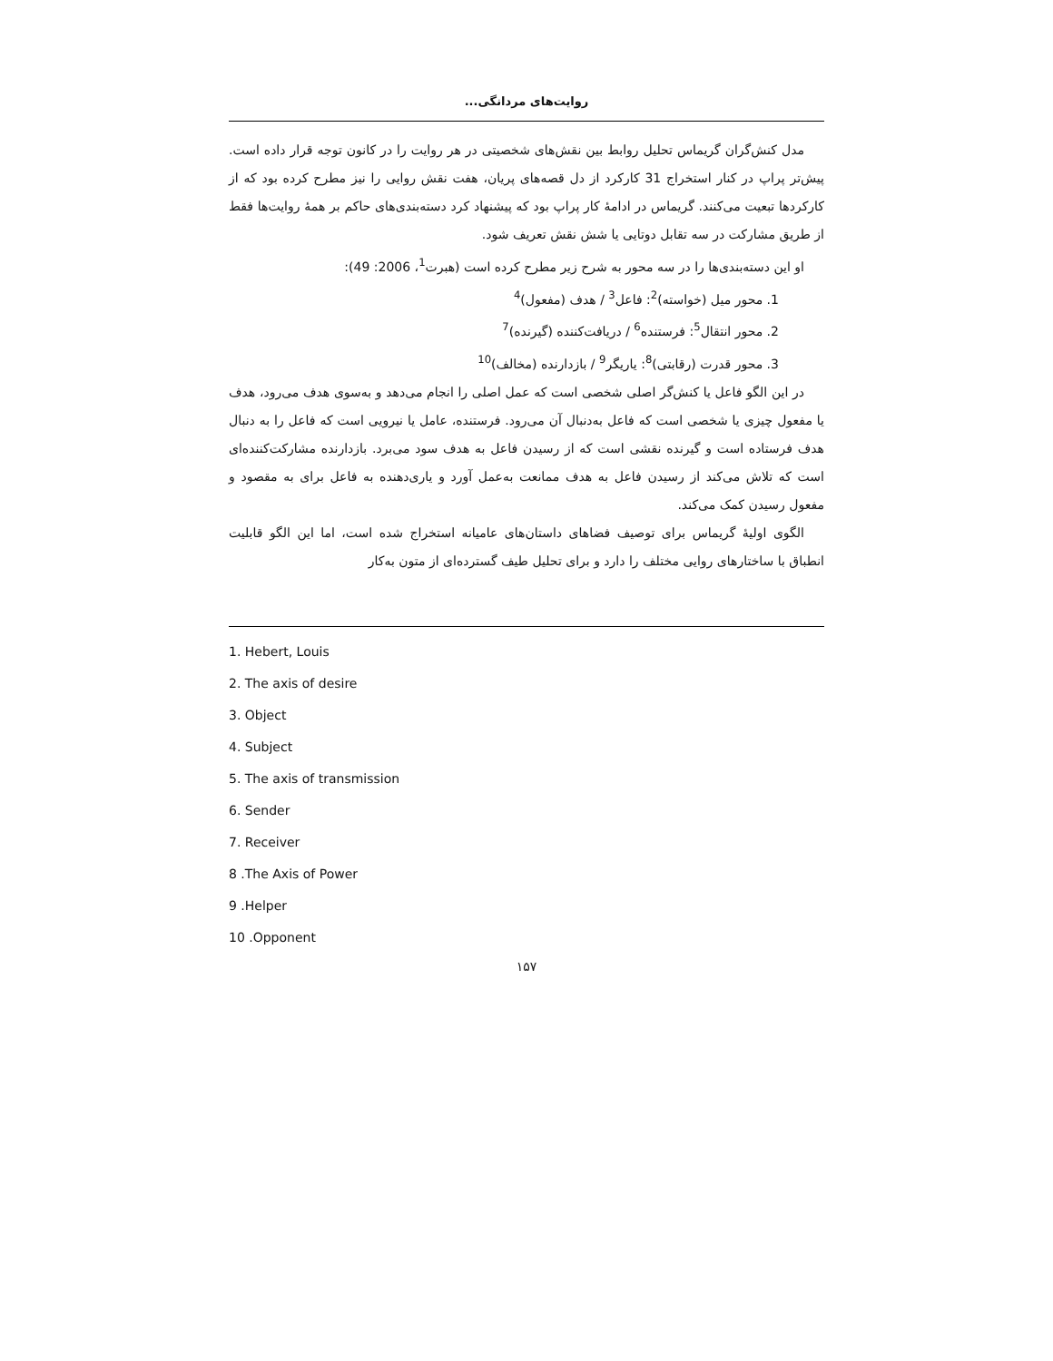روایت‌های مردانگی...
مدل کنش‌گران گریماس تحلیل روابط بین نقش‌های شخصیتی در هر روایت را در کانون توجه قرار داده است. پیش‌تر پراپ در کنار استخراج 31 کارکرد از دل قصه‌های پریان، هفت نقش روایی را نیز مطرح کرده بود که از کارکردها تبعیت می‌کنند. گریماس در ادامهٔ کار پراپ بود که پیشنهاد کرد دسته‌بندی‌های حاکم بر همهٔ روایت‌ها فقط از طریق مشارکت در سه تقابل دوتایی یا شش نقش تعریف شود.
او این دسته‌بندی‌ها را در سه محور به شرح زیر مطرح کرده است (هبرت<sup>1</sup>، 2006: 49):
1. محور میل (خواسته)<sup>2</sup>: فاعل<sup>3</sup> / هدف (مفعول)<sup>4</sup>
2. محور انتقال<sup>5</sup>: فرستنده<sup>6</sup> / دریافت‌کننده (گیرنده)<sup>7</sup>
3. محور قدرت (رقابتی)<sup>8</sup>: یاریگر<sup>9</sup> / بازدارنده (مخالف)<sup>10</sup>
در این الگو فاعل یا کنش‌گر اصلی شخصی است که عمل اصلی را انجام می‌دهد و به‌سوی هدف می‌رود، هدف یا مفعول چیزی یا شخصی است که فاعل به‌دنبال آن می‌رود. فرستنده، عامل یا نیرویی است که فاعل را به دنبال هدف فرستاده است و گیرنده نقشی است که از رسیدن فاعل به هدف سود می‌برد. بازدارنده مشارکت‌کننده‌ای است که تلاش می‌کند از رسیدن فاعل به هدف ممانعت به‌عمل آورد و یاری‌دهنده به فاعل برای به مقصود و مفعول رسیدن کمک می‌کند.
الگوی اولیهٔ گریماس برای توصیف فضاهای داستان‌های عامیانه استخراج شده است، اما این الگو قابلیت انطباق با ساختارهای روایی مختلف را دارد و برای تحلیل طیف گسترده‌ای از متون به‌کار
1. Hebert, Louis
2. The axis of desire
3. Object
4. Subject
5. The axis of transmission
6. Sender
7. Receiver
8 .The Axis of Power
9 .Helper
10 .Opponent
۱۵۷